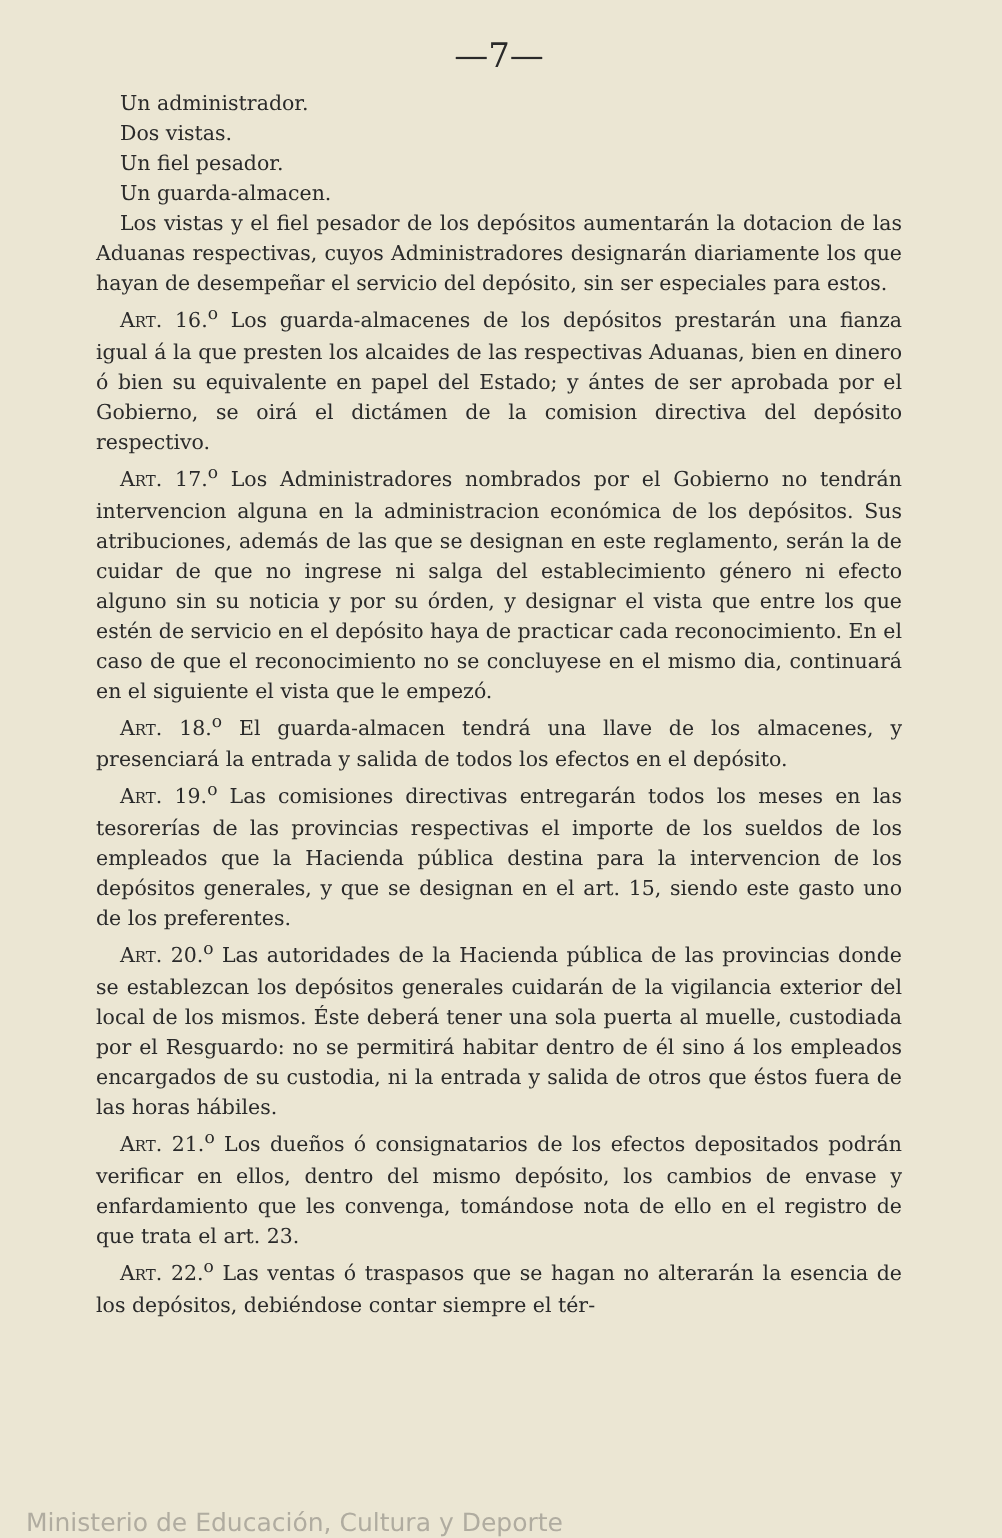—7—
Un administrador.
Dos vistas.
Un fiel pesador.
Un guarda-almacen.
Los vistas y el fiel pesador de los depósitos aumentarán la dotacion de las Aduanas respectivas, cuyos Administradores designarán diariamente los que hayan de desempeñar el servicio del depósito, sin ser especiales para estos.
ART. 16.<sup>o</sup> Los guarda-almacenes de los depósitos prestarán una fianza igual á la que presten los alcaides de las respectivas Aduanas, bien en dinero ó bien su equivalente en papel del Estado; y ántes de ser aprobada por el Gobierno, se oirá el dictámen de la comision directiva del depósito respectivo.
ART. 17.<sup>o</sup> Los Administradores nombrados por el Gobierno no tendrán intervencion alguna en la administracion económica de los depósitos. Sus atribuciones, además de las que se designan en este reglamento, serán la de cuidar de que no ingrese ni salga del establecimiento género ni efecto alguno sin su noticia y por su órden, y designar el vista que entre los que estén de servicio en el depósito haya de practicar cada reconocimiento. En el caso de que el reconocimiento no se concluyese en el mismo dia, continuará en el siguiente el vista que le empezó.
ART. 18.<sup>o</sup> El guarda-almacen tendrá una llave de los almacenes, y presenciará la entrada y salida de todos los efectos en el depósito.
ART. 19.<sup>o</sup> Las comisiones directivas entregarán todos los meses en las tesorerías de las provincias respectivas el importe de los sueldos de los empleados que la Hacienda pública destina para la intervencion de los depósitos generales, y que se designan en el art. 15, siendo este gasto uno de los preferentes.
ART. 20.<sup>o</sup> Las autoridades de la Hacienda pública de las provincias donde se establezcan los depósitos generales cuidarán de la vigilancia exterior del local de los mismos. Éste deberá tener una sola puerta al muelle, custodiada por el Resguardo: no se permitirá habitar dentro de él sino á los empleados encargados de su custodia, ni la entrada y salida de otros que éstos fuera de las horas hábiles.
ART. 21.<sup>o</sup> Los dueños ó consignatarios de los efectos depositados podrán verificar en ellos, dentro del mismo depósito, los cambios de envase y enfardamiento que les convenga, tomándose nota de ello en el registro de que trata el art. 23.
ART. 22.<sup>o</sup> Las ventas ó traspasos que se hagan no alterarán la esencia de los depósitos, debiéndose contar siempre el tér-
Ministerio de Educación, Cultura y Deporte